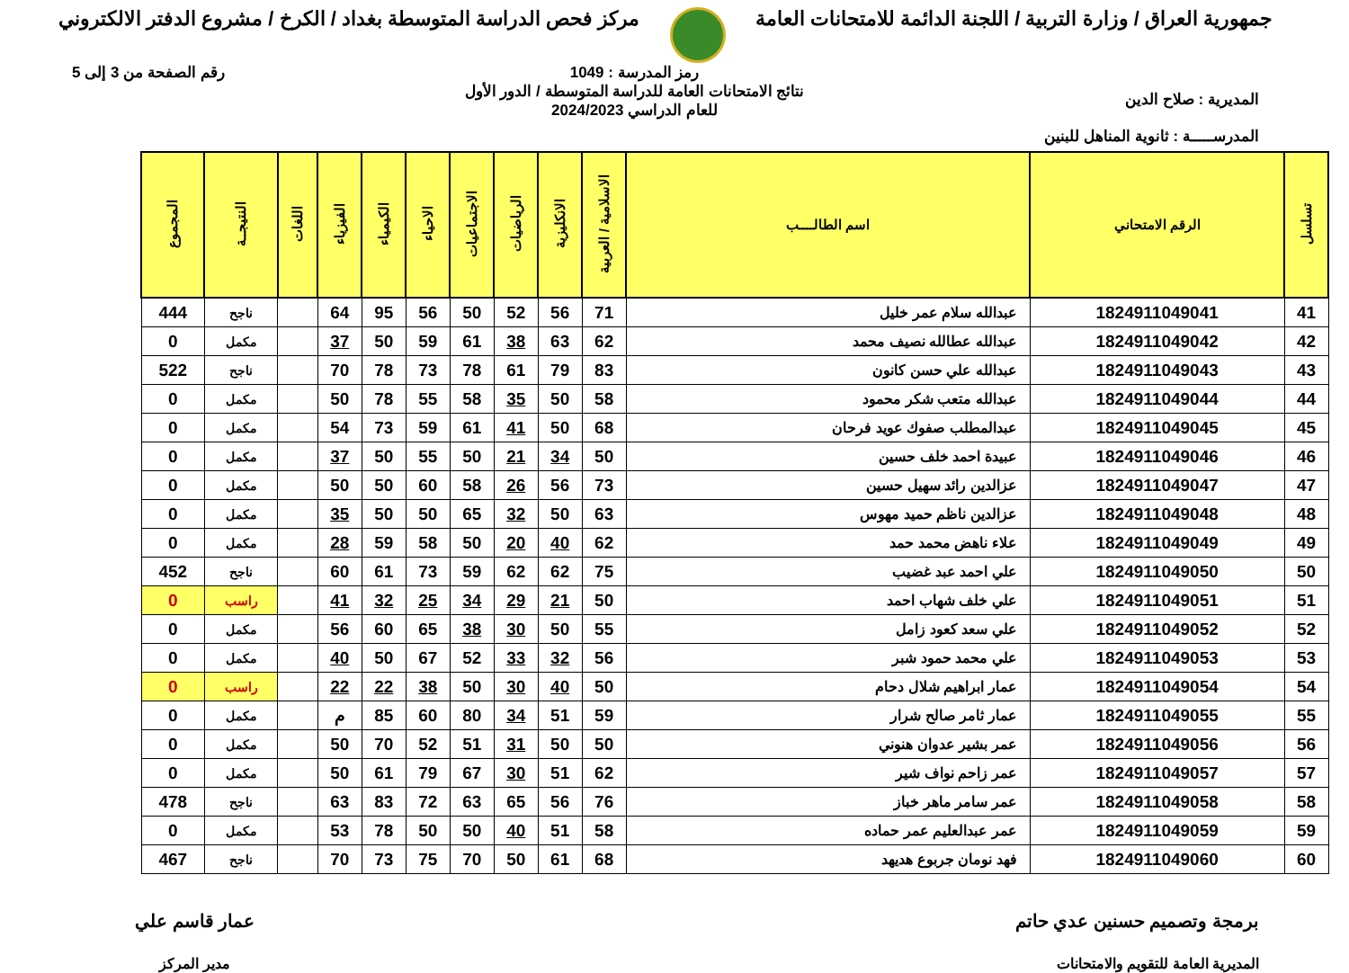جمهورية العراق / وزارة التربية / اللجنة الدائمة للامتحانات العامة
مركز فحص الدراسة المتوسطة بغداد / الكرخ / مشروع الدفتر الالكتروني
المديرية : صلاح الدين
المدرســـــة : ثانوية المناهل للبنين
رمز المدرسة : 1049
نتائج الامتحانات العامة للدراسة المتوسطة / الدور الأول
للعام الدراسي 2024/2023
رقم الصفحة من 3 إلى 5
| تسلسل | الرقم الامتحاني | اسم الطالــــب | الاسلامية / العربية | الانكليزية | الرياضيات | الاجتماعيات | الاحياء | الكيمياء | الفيزياء | اللغات | النتيجــة | المجموع |
| --- | --- | --- | --- | --- | --- | --- | --- | --- | --- | --- | --- | --- |
| 41 | 1824911049041 | عبدالله سلام عمر خليل | 71 | 56 | 52 | 50 | 56 | 95 | 64 | | ناجح | 444 |
| 42 | 1824911049042 | عبدالله عطالله نصيف محمد | 62 | 63 | 38 | 61 | 59 | 50 | 37 | | مكمل | 0 |
| 43 | 1824911049043 | عبدالله علي حسن كانون | 83 | 79 | 61 | 78 | 73 | 78 | 70 | | ناجح | 522 |
| 44 | 1824911049044 | عبدالله متعب شكر محمود | 58 | 50 | 35 | 58 | 55 | 78 | 50 | | مكمل | 0 |
| 45 | 1824911049045 | عبدالمطلب صفوك عويد فرحان | 68 | 50 | 41 | 61 | 59 | 73 | 54 | | مكمل | 0 |
| 46 | 1824911049046 | عبيدة احمد خلف حسين | 50 | 34 | 21 | 50 | 55 | 50 | 37 | | مكمل | 0 |
| 47 | 1824911049047 | عزالدين رائد سهيل حسين | 73 | 56 | 26 | 58 | 60 | 50 | 50 | | مكمل | 0 |
| 48 | 1824911049048 | عزالدين ناظم حميد مهوس | 63 | 50 | 32 | 65 | 50 | 50 | 35 | | مكمل | 0 |
| 49 | 1824911049049 | علاء ناهض محمد حمد | 62 | 40 | 20 | 50 | 58 | 59 | 28 | | مكمل | 0 |
| 50 | 1824911049050 | علي احمد عبد غضيب | 75 | 62 | 62 | 59 | 73 | 61 | 60 | | ناجح | 452 |
| 51 | 1824911049051 | علي خلف شهاب احمد | 50 | 21 | 29 | 34 | 25 | 32 | 41 | | راسب | 0 |
| 52 | 1824911049052 | علي سعد كعود زامل | 55 | 50 | 30 | 38 | 65 | 60 | 56 | | مكمل | 0 |
| 53 | 1824911049053 | علي محمد حمود شبر | 56 | 32 | 33 | 52 | 67 | 50 | 40 | | مكمل | 0 |
| 54 | 1824911049054 | عمار ابراهيم شلال دحام | 50 | 40 | 30 | 50 | 38 | 22 | 22 | | راسب | 0 |
| 55 | 1824911049055 | عمار ثامر صالح شرار | 59 | 51 | 34 | 80 | 60 | 85 | م | | مكمل | 0 |
| 56 | 1824911049056 | عمر بشير عدوان هنوني | 50 | 50 | 31 | 51 | 52 | 70 | 50 | | مكمل | 0 |
| 57 | 1824911049057 | عمر زاحم نواف شير | 62 | 51 | 30 | 67 | 79 | 61 | 50 | | مكمل | 0 |
| 58 | 1824911049058 | عمر سامر ماهر خباز | 76 | 56 | 65 | 63 | 72 | 83 | 63 | | ناجح | 478 |
| 59 | 1824911049059 | عمر عبدالعليم عمر حماده | 58 | 51 | 40 | 50 | 50 | 78 | 53 | | مكمل | 0 |
| 60 | 1824911049060 | فهد نومان جربوع هديهد | 68 | 61 | 50 | 70 | 75 | 73 | 70 | | ناجح | 467 |
برمجة وتصميم حسنين عدي حاتم
المديرية العامة للتقويم والامتحانات
عمار قاسم علي
مدير المركز